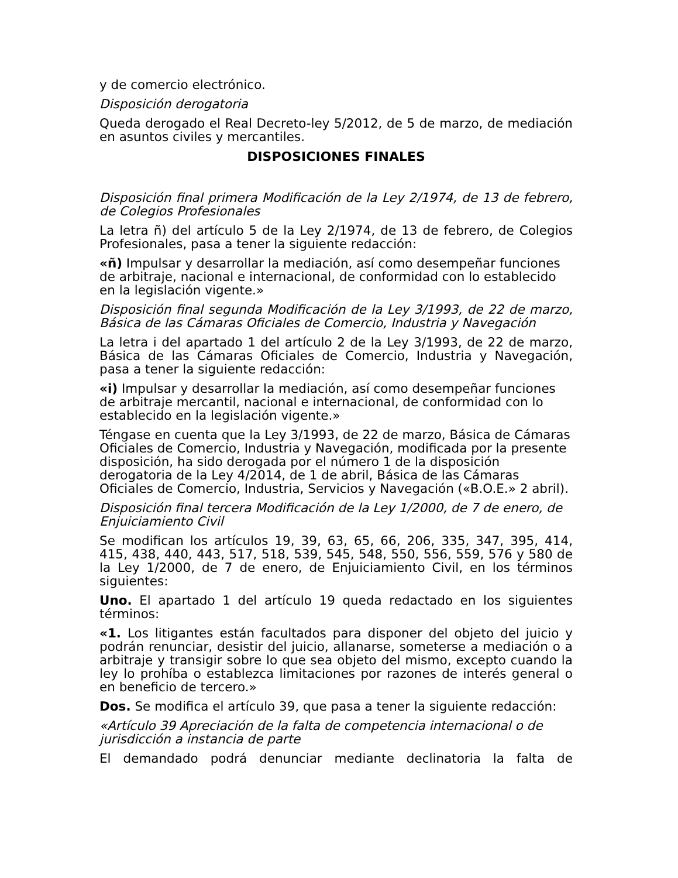y de comercio electrónico.
Disposición derogatoria
Queda derogado el Real Decreto-ley 5/2012, de 5 de marzo, de mediación en asuntos civiles y mercantiles.
DISPOSICIONES FINALES
Disposición final primera Modificación de la Ley 2/1974, de 13 de febrero, de Colegios Profesionales
La letra ñ) del artículo 5 de la Ley 2/1974, de 13 de febrero, de Colegios Profesionales, pasa a tener la siguiente redacción:
«ñ) Impulsar y desarrollar la mediación, así como desempeñar funciones de arbitraje, nacional e internacional, de conformidad con lo establecido en la legislación vigente.»
Disposición final segunda Modificación de la Ley 3/1993, de 22 de marzo, Básica de las Cámaras Oficiales de Comercio, Industria y Navegación
La letra i del apartado 1 del artículo 2 de la Ley 3/1993, de 22 de marzo, Básica de las Cámaras Oficiales de Comercio, Industria y Navegación, pasa a tener la siguiente redacción:
«i) Impulsar y desarrollar la mediación, así como desempeñar funciones de arbitraje mercantil, nacional e internacional, de conformidad con lo establecido en la legislación vigente.»
Téngase en cuenta que la Ley 3/1993, de 22 de marzo, Básica de Cámaras Oficiales de Comercio, Industria y Navegación, modificada por la presente disposición, ha sido derogada por el número 1 de la disposición derogatoria de la Ley 4/2014, de 1 de abril, Básica de las Cámaras Oficiales de Comercio, Industria, Servicios y Navegación («B.O.E.» 2 abril).
Disposición final tercera Modificación de la Ley 1/2000, de 7 de enero, de Enjuiciamiento Civil
Se modifican los artículos 19, 39, 63, 65, 66, 206, 335, 347, 395, 414, 415, 438, 440, 443, 517, 518, 539, 545, 548, 550, 556, 559, 576 y 580 de la Ley 1/2000, de 7 de enero, de Enjuiciamiento Civil, en los términos siguientes:
Uno. El apartado 1 del artículo 19 queda redactado en los siguientes términos:
«1. Los litigantes están facultados para disponer del objeto del juicio y podrán renunciar, desistir del juicio, allanarse, someterse a mediación o a arbitraje y transigir sobre lo que sea objeto del mismo, excepto cuando la ley lo prohíba o establezca limitaciones por razones de interés general o en beneficio de tercero.»
Dos. Se modifica el artículo 39, que pasa a tener la siguiente redacción:
«Artículo 39 Apreciación de la falta de competencia internacional o de jurisdicción a instancia de parte
El demandado podrá denunciar mediante declinatoria la falta de